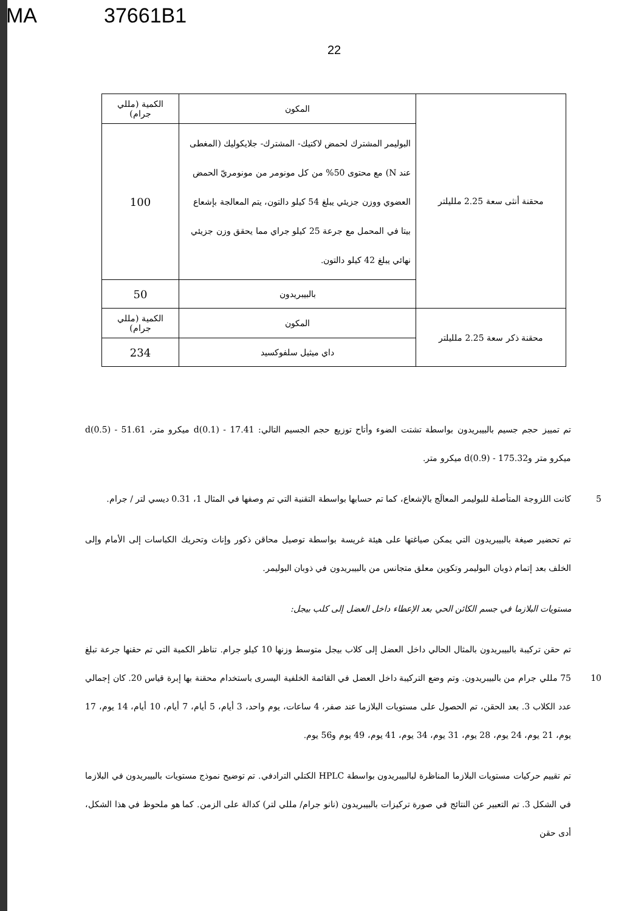MA 37661B1
22
| محقنة أنثى سعة 2.25 ملليلتر | المكون | الكمية (مللي جرام) |
| | البوليمر المشترك لحمض لاكتيك- المشترك- جلايكوليك (المغطى عند N) مع محتوى 50% من كل مونومر من مونومريّ الحمض العضوي ووزن جزيئي يبلغ 54 كيلو دالتون، يتم المعالجة بإشعاع بيتا في المحمل مع جرعة 25 كيلو جراي مما يحقق وزن جزيئي نهائي يبلغ 42 كيلو دالتون. | 100 |
| | بالبيبريدون | 50 |
| محقنة ذكر سعة 2.25 ملليلتر | المكون | الكمية (مللي جرام) |
| | داي ميثيل سلفوكسيد | 234 |
تم تمييز حجم جسيم بالبيبريدون بواسطة تشتت الضوء وأتاح توزيع حجم الجسيم التالي: d(0.1) - 17.41 ميكرو متر، d(0.5) - 51.61 ميكرو متر وd(0.9) - 175.32 ميكرو متر.
5 كانت اللزوجة المتأصلة للبوليمر المعالَج بالإشعاع، كما تم حسابها بواسطة التقنية التي تم وصفها في المثال 1، 0.31 ديسي لتر / جرام.
تم تحضير صيغة بالبيبريدون التي يمكن صياغتها على هيئة غريسة بواسطة توصيل محاقن ذكور وإناث وتحريك الكباسات إلى الأمام وإلى الخلف بعد إتمام ذوبان البوليمر وتكوين معلق متجانس من بالبيبريدون في ذوبان البوليمر.
مستويات البلازما في جسم الكائن الحي بعد الإعطاء داخل العضل إلى كلب بيجل:
تم حقن تركيبة بالبيبريدون بالمثال الحالي داخل العضل إلى كلاب بيجل متوسط وزنها 10 كيلو جرام. تناظر الكمية التي تم حقنها جرعة تبلغ 75 10 مللي جرام من بالبيبريدون. وتم وضع التركيبة داخل العضل في القائمة الخلفية اليسرى باستخدام محقنة بها إبرة قياس 20. كان إجمالي عدد الكلاب 3. بعد الحقن، تم الحصول على مستويات البلازما عند صفر، 4 ساعات، يوم واحد، 3 أيام، 5 أيام، 7 أيام، 10 أيام، 14 يوم، 17 يوم، 21 يوم، 24 يوم، 28 يوم، 31 يوم، 34 يوم، 41 يوم، 49 يوم و56 يوم.
تم تقييم حركيات مستويات البلازما المناظرة لبالبيبريدون بواسطة HPLC الكتلي الترادفي. تم توضيح نموذج مستويات بالبيبريدون في البلازما في الشكل 3. تم التعبير عن النتائج في صورة تركيزات بالبيبريدون (نانو جرام/ مللي لتر) كدالة على الزمن. كما هو ملحوظ في هذا الشكل، أدى حقن